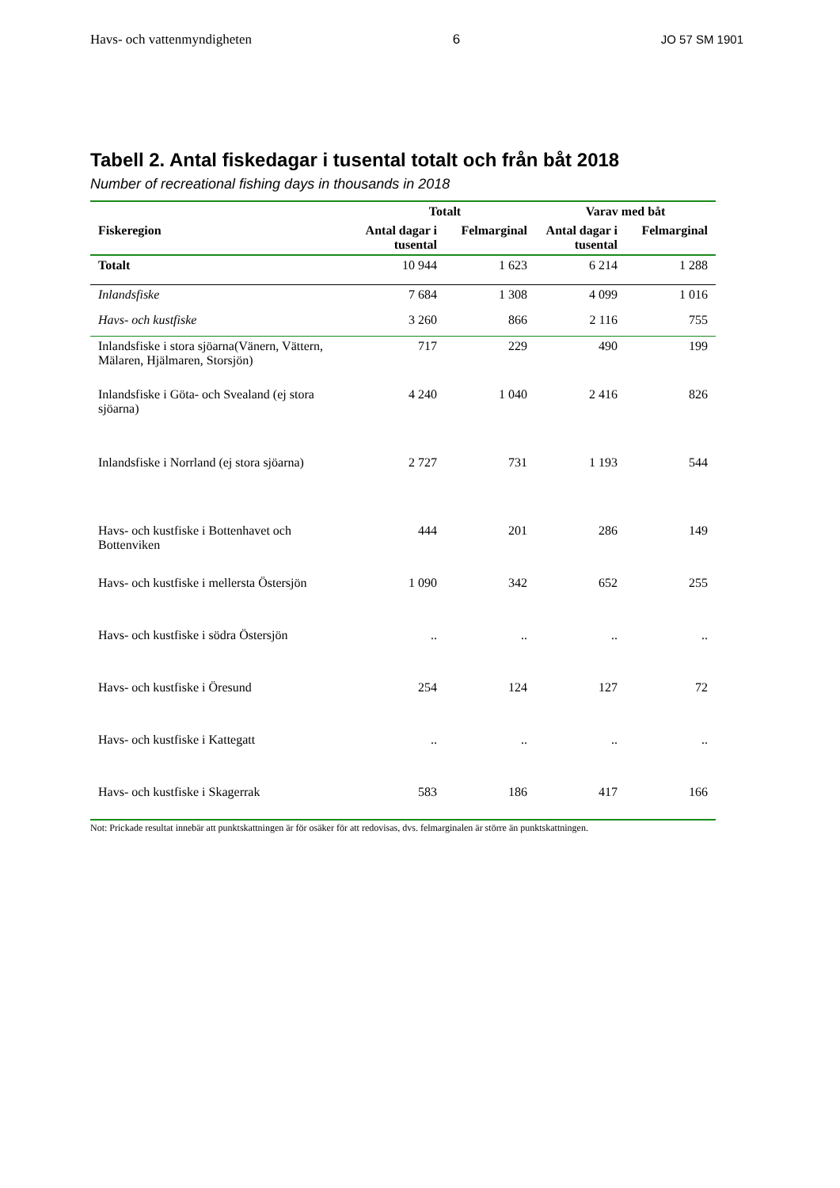Havs- och vattenmyndigheten 6 JO 57 SM 1901
Tabell 2. Antal fiskedagar i tusental totalt och från båt 2018
Number of recreational fishing days in thousands in 2018
| | Totalt | | Varav med båt | |
| --- | --- | --- | --- | --- |
| Fiskeregion | Antal dagar i tusental | Felmarginal | Antal dagar i tusental | Felmarginal |
| Totalt | 10 944 | 1 623 | 6 214 | 1 288 |
| Inlandsfiske | 7 684 | 1 308 | 4 099 | 1 016 |
| Havs- och kustfiske | 3 260 | 866 | 2 116 | 755 |
| Inlandsfiske i stora sjöarna(Vänern, Vättern, Mälaren, Hjälmaren, Storsjön) | 717 | 229 | 490 | 199 |
| Inlandsfiske i Göta- och Svealand (ej stora sjöarna) | 4 240 | 1 040 | 2 416 | 826 |
| Inlandsfiske i Norrland (ej stora sjöarna) | 2 727 | 731 | 1 193 | 544 |
| Havs- och kustfiske i Bottenhavet och Bottenviken | 444 | 201 | 286 | 149 |
| Havs- och kustfiske i mellersta Östersjön | 1 090 | 342 | 652 | 255 |
| Havs- och kustfiske i södra Östersjön | .. | .. | .. | .. |
| Havs- och kustfiske i Öresund | 254 | 124 | 127 | 72 |
| Havs- och kustfiske i Kattegatt | .. | .. | .. | .. |
| Havs- och kustfiske i Skagerrak | 583 | 186 | 417 | 166 |
Not: Prickade resultat innebär att punktskattningen är för osäker för att redovisas, dvs. felmarginalen är större än punktskattningen.